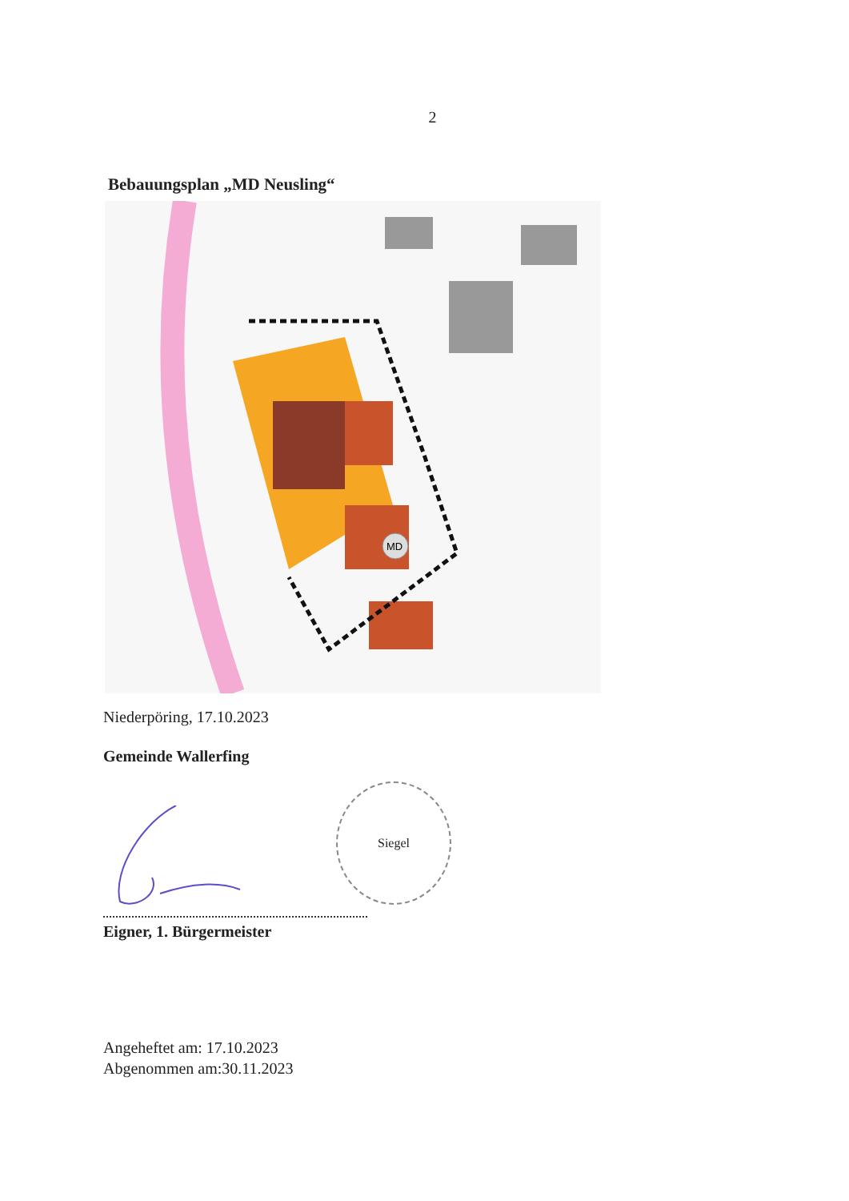2
Bebauungsplan „MD Neusling“
MD
Niederpöring, 17.10.2023
Gemeinde Wallerfing
Siegel
Eigner, 1. Bürgermeister
Angeheftet am: 17.10.2023
Abgenommen am:30.11.2023